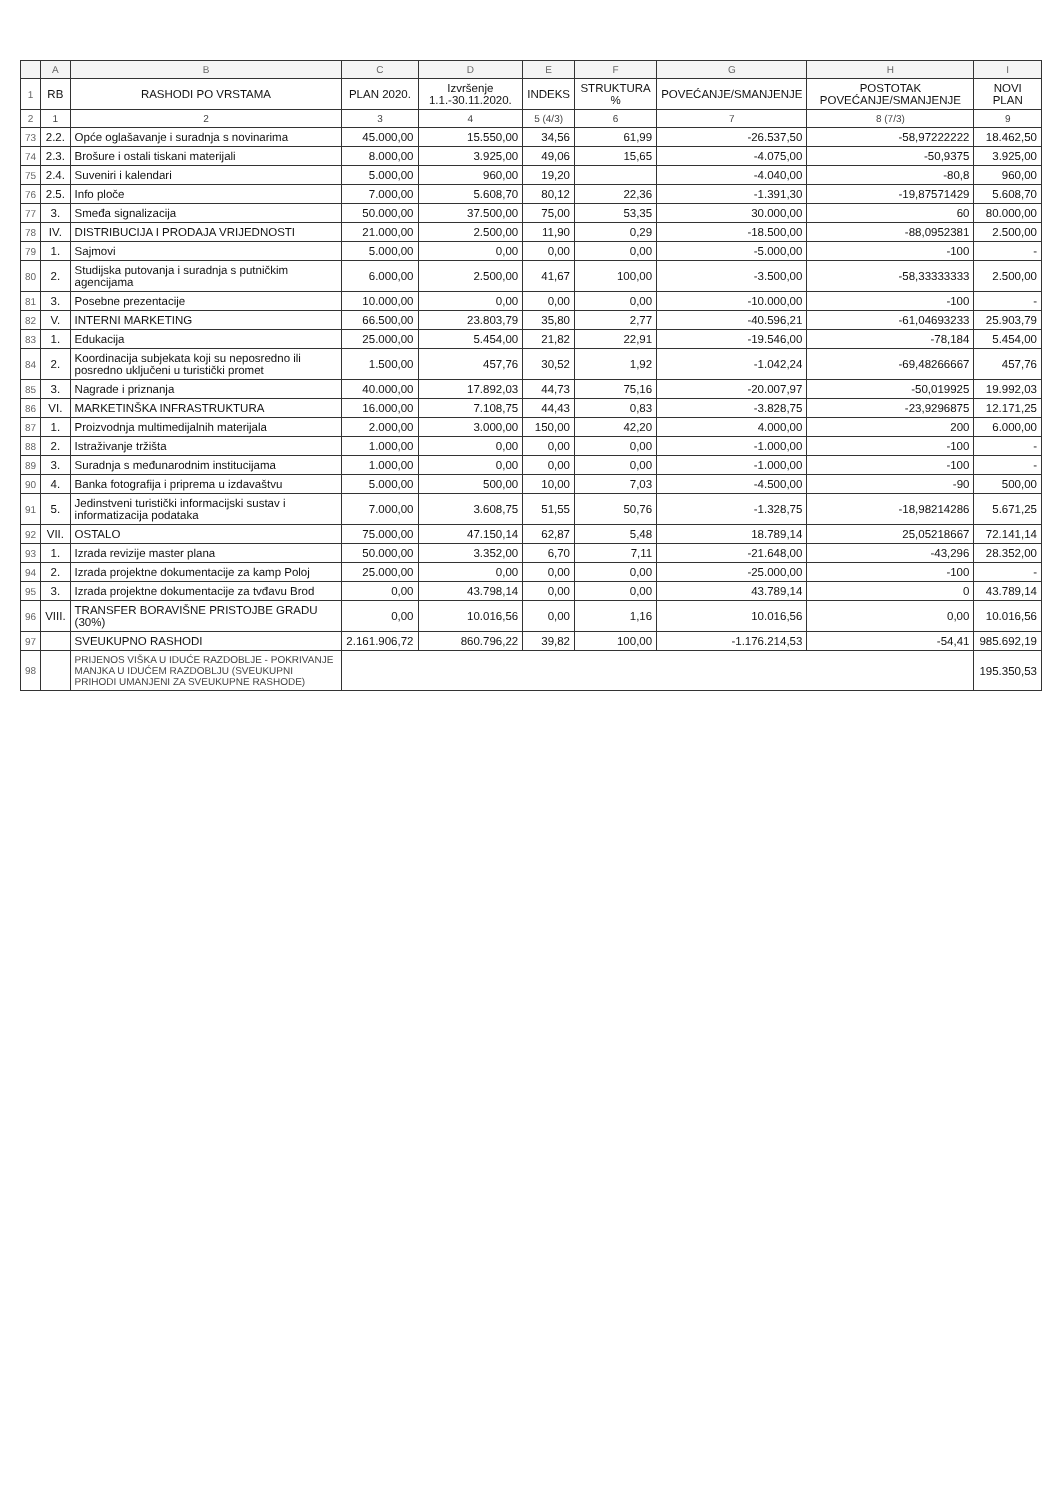| | A | B | C | D | E | F | G | H | I |
| --- | --- | --- | --- | --- | --- | --- | --- | --- | --- |
| 1 | RB | RASHODI PO VRSTAMA | PLAN 2020. | Izvršenje 1.1.-30.11.2020. | INDEKS | STRUKTURA % | POVEĆANJE/SMANJENJE | POSTOTAK POVEĆANJE/SMANJENJE | NOVI PLAN |
| 2 | 1 | 2 | 3 | 4 | 5 (4/3) | 6 | 7 | 8 (7/3) | 9 |
| 73 | 2.2. | Opće oglašavanje i suradnja s novinarima | 45.000,00 | 15.550,00 | 34,56 | 61,99 | -26.537,50 | -58,97222222 | 18.462,50 |
| 74 | 2.3. | Brošure i ostali tiskani materijali | 8.000,00 | 3.925,00 | 49,06 | 15,65 | -4.075,00 | -50,9375 | 3.925,00 |
| 75 | 2.4. | Suveniri i kalendari | 5.000,00 | 960,00 | 19,20 | | -4.040,00 | -80,8 | 960,00 |
| 76 | 2.5. | Info ploče | 7.000,00 | 5.608,70 | 80,12 | 22,36 | -1.391,30 | -19,87571429 | 5.608,70 |
| 77 | 3. | Smeđa signalizacija | 50.000,00 | 37.500,00 | 75,00 | 53,35 | 30.000,00 | 60 | 80.000,00 |
| 78 | IV. | DISTRIBUCIJA I PRODAJA VRIJEDNOSTI | 21.000,00 | 2.500,00 | 11,90 | 0,29 | -18.500,00 | -88,0952381 | 2.500,00 |
| 79 | 1. | Sajmovi | 5.000,00 | 0,00 | 0,00 | 0,00 | -5.000,00 | -100 | - |
| 80 | 2. | Studijska putovanja i suradnja s putničkim agencijama | 6.000,00 | 2.500,00 | 41,67 | 100,00 | -3.500,00 | -58,33333333 | 2.500,00 |
| 81 | 3. | Posebne prezentacije | 10.000,00 | 0,00 | 0,00 | 0,00 | -10.000,00 | -100 | - |
| 82 | V. | INTERNI MARKETING | 66.500,00 | 23.803,79 | 35,80 | 2,77 | -40.596,21 | -61,04693233 | 25.903,79 |
| 83 | 1. | Edukacija | 25.000,00 | 5.454,00 | 21,82 | 22,91 | -19.546,00 | -78,184 | 5.454,00 |
| 84 | 2. | Koordinacija subjekata koji su neposredno ili posredno uključeni u turistički promet | 1.500,00 | 457,76 | 30,52 | 1,92 | -1.042,24 | -69,48266667 | 457,76 |
| 85 | 3. | Nagrade i priznanja | 40.000,00 | 17.892,03 | 44,73 | 75,16 | -20.007,97 | -50,019925 | 19.992,03 |
| 86 | VI. | MARKETINŠKA INFRASTRUKTURA | 16.000,00 | 7.108,75 | 44,43 | 0,83 | -3.828,75 | -23,9296875 | 12.171,25 |
| 87 | 1. | Proizvodnja multimedijalnih materijala | 2.000,00 | 3.000,00 | 150,00 | 42,20 | 4.000,00 | 200 | 6.000,00 |
| 88 | 2. | Istraživanje tržišta | 1.000,00 | 0,00 | 0,00 | 0,00 | -1.000,00 | -100 | - |
| 89 | 3. | Suradnja s međunarodnim institucijama | 1.000,00 | 0,00 | 0,00 | 0,00 | -1.000,00 | -100 | - |
| 90 | 4. | Banka fotografija i priprema u izdavaštvu | 5.000,00 | 500,00 | 10,00 | 7,03 | -4.500,00 | -90 | 500,00 |
| 91 | 5. | Jedinstveni turistički informacijski sustav i informatizacija podataka | 7.000,00 | 3.608,75 | 51,55 | 50,76 | -1.328,75 | -18,98214286 | 5.671,25 |
| 92 | VII. | OSTALO | 75.000,00 | 47.150,14 | 62,87 | 5,48 | 18.789,14 | 25,05218667 | 72.141,14 |
| 93 | 1. | Izrada revizije master plana | 50.000,00 | 3.352,00 | 6,70 | 7,11 | -21.648,00 | -43,296 | 28.352,00 |
| 94 | 2. | Izrada projektne dokumentacije za kamp Poloj | 25.000,00 | 0,00 | 0,00 | 0,00 | -25.000,00 | -100 | - |
| 95 | 3. | Izrada projektne dokumentacije za tvđavu Brod | 0,00 | 43.798,14 | 0,00 | 0,00 | 43.789,14 | 0 | 43.789,14 |
| 96 | VIII. | TRANSFER BORAVIŠNE PRISTOJBE GRADU (30%) | 0,00 | 10.016,56 | 0,00 | 1,16 | 10.016,56 | 0,00 | 10.016,56 |
| 97 | | SVEUKUPNO RASHODI | 2.161.906,72 | 860.796,22 | 39,82 | 100,00 | -1.176.214,53 | -54,41 | 985.692,19 |
| 98 | | PRIJENOS VIŠKA U IDUĆE RAZDOBLJE - POKRIVANJE MANJKA U IDUĆEM RAZDOBLJU (SVEUKUPNI PRIHODI UMANJENI ZA SVEUKUPNE RASHODE) | | | | | | | 195.350,53 |